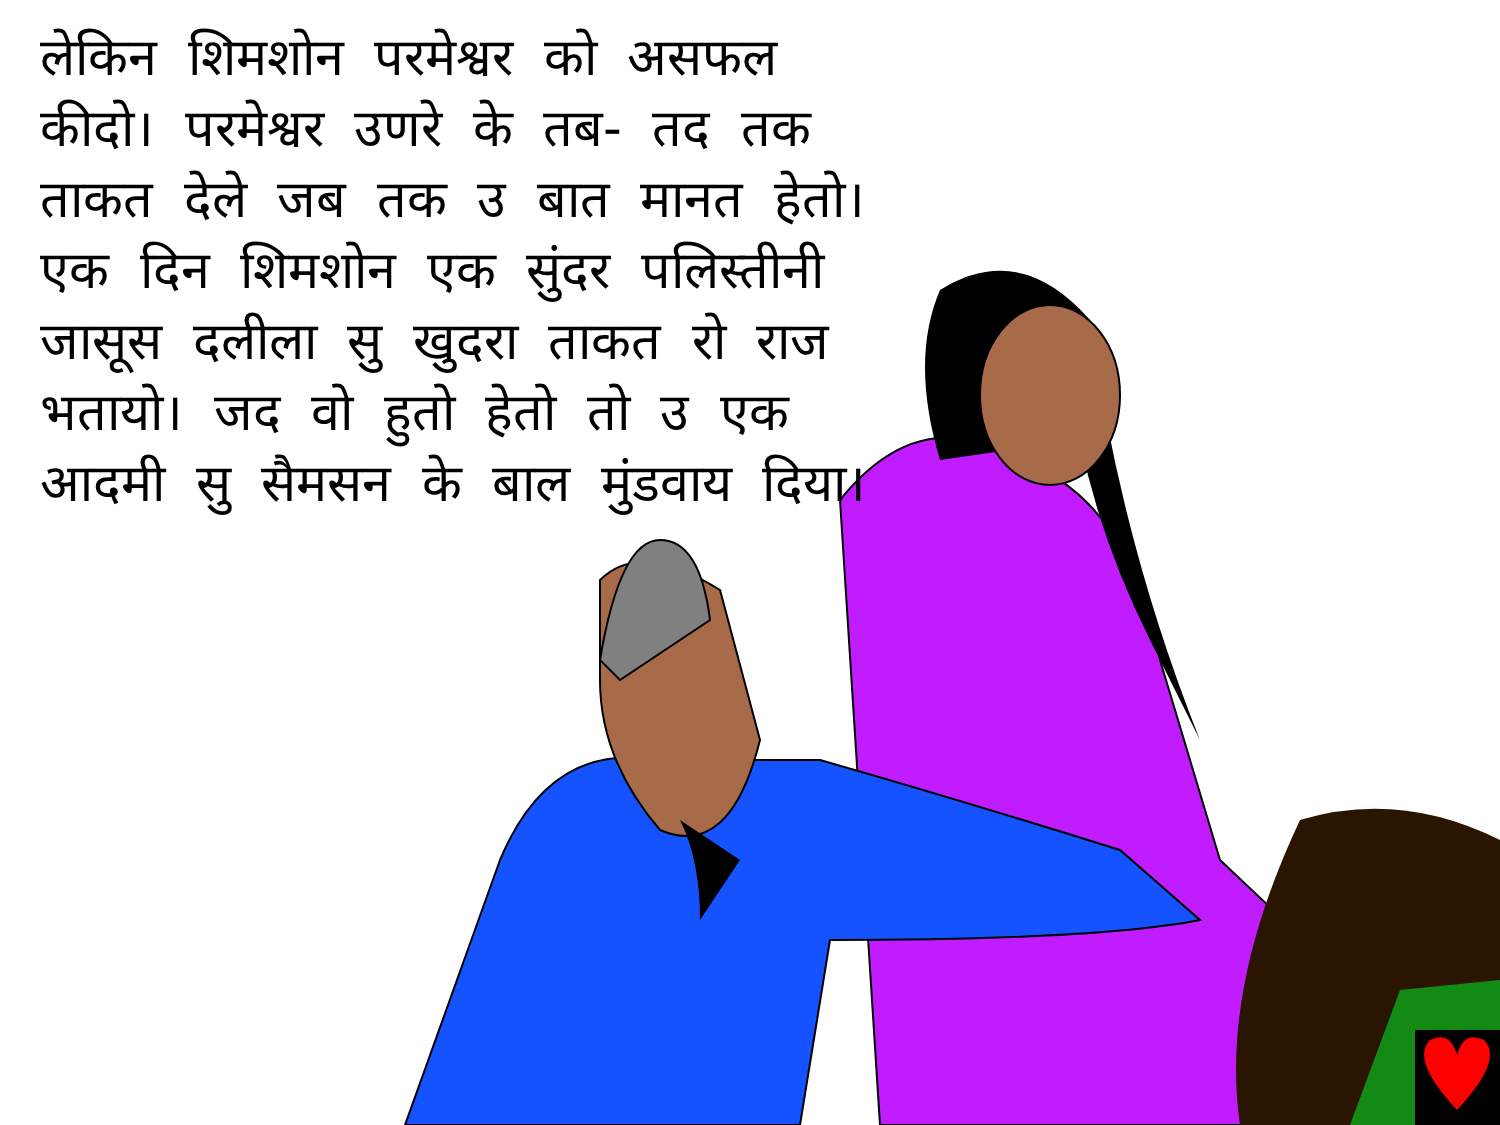लेकिन शिमशोन परमेश्वर को असफल कीदो। परमेश्वर उणरे के तब- तद तक ताकत देले जब तक उ बात मानत हेतो। एक दिन शिमशोन एक सुंदर पलिस्तीनी जासूस दलीला सु खुदरा ताकत रो राज भतायो। जद वो हुतो हेतो तो उ एक आदमी सु सैमसन के बाल मुंडवाय दिया।